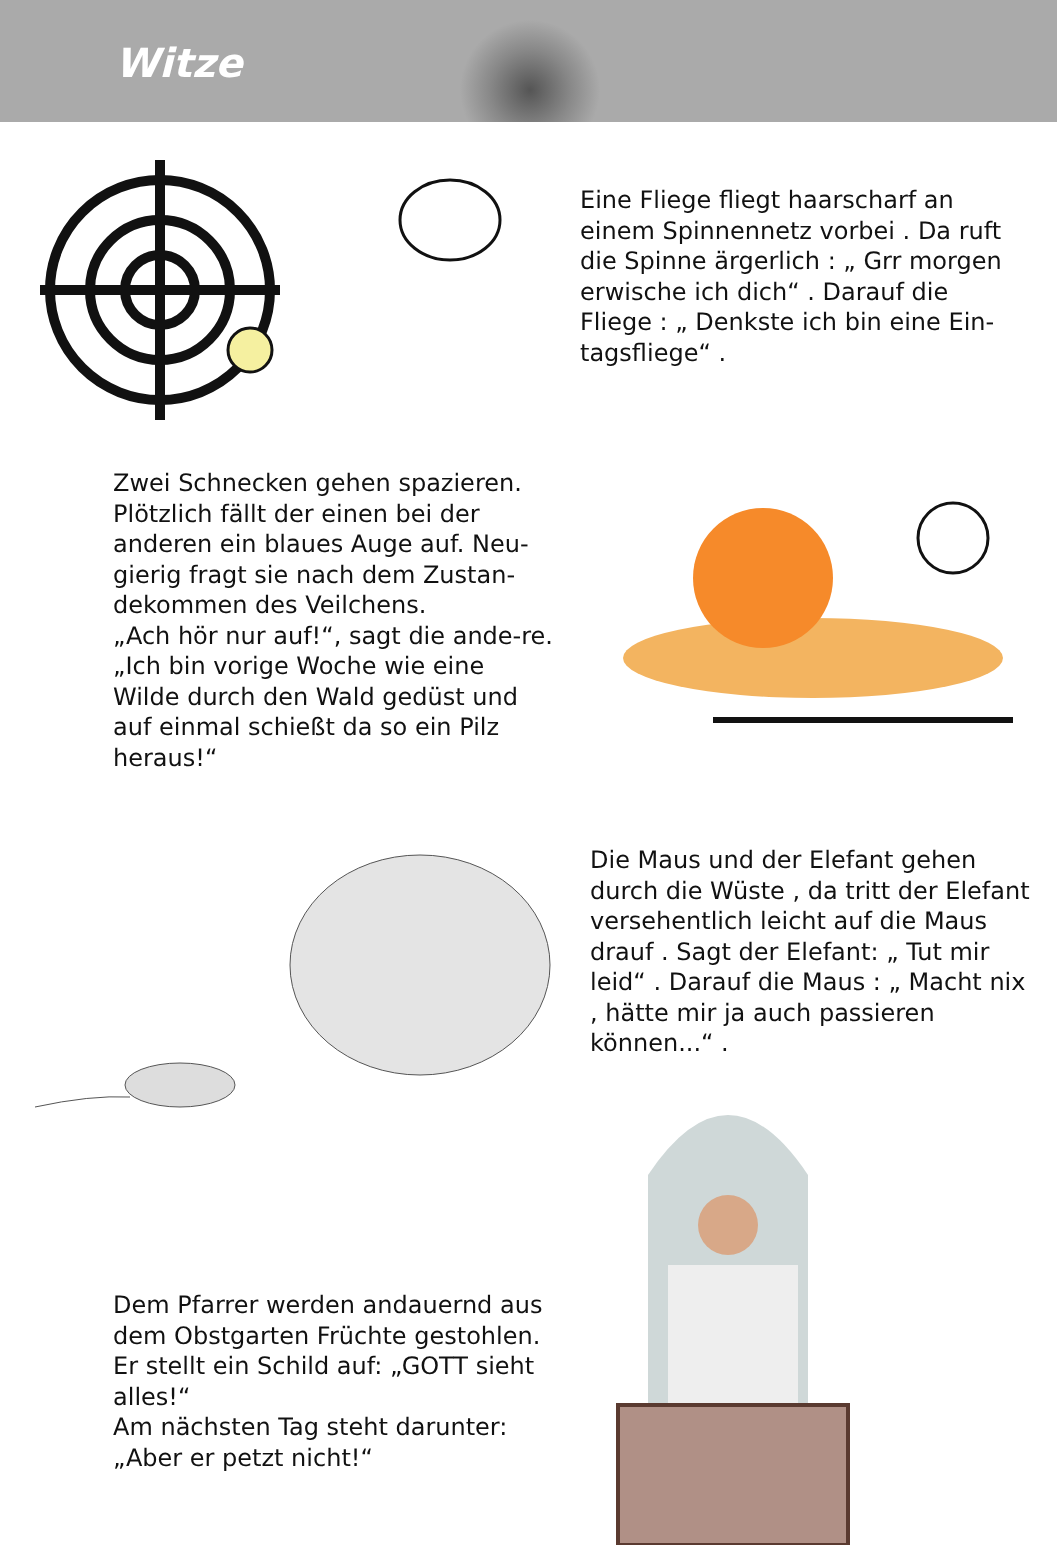Witze
Eine Fliege fliegt haarscharf an einem Spinnennetz vorbei . Da ruft die Spinne ärgerlich : „ Grr morgen erwische ich dich“ . Darauf die Fliege : „ Denkste ich bin eine Ein-tagsfliege“ .
Zwei Schnecken gehen spazieren. Plötzlich fällt der einen bei der anderen ein blaues Auge auf. Neu-gierig fragt sie nach dem Zustan-dekommen des Veilchens.
„Ach hör nur auf!“, sagt die ande-re. „Ich bin vorige Woche wie eine Wilde durch den Wald gedüst und auf einmal schießt da so ein Pilz heraus!“
Die Maus und der Elefant gehen durch die Wüste , da tritt der Elefant versehentlich leicht auf die Maus drauf . Sagt der Elefant: „ Tut mir leid“ . Darauf die Maus : „ Macht nix , hätte mir ja auch passieren können...“ .
Dem Pfarrer werden andauernd aus dem Obstgarten Früchte gestohlen. Er stellt ein Schild auf: „GOTT sieht alles!“
Am nächsten Tag steht darunter: „Aber er petzt nicht!“